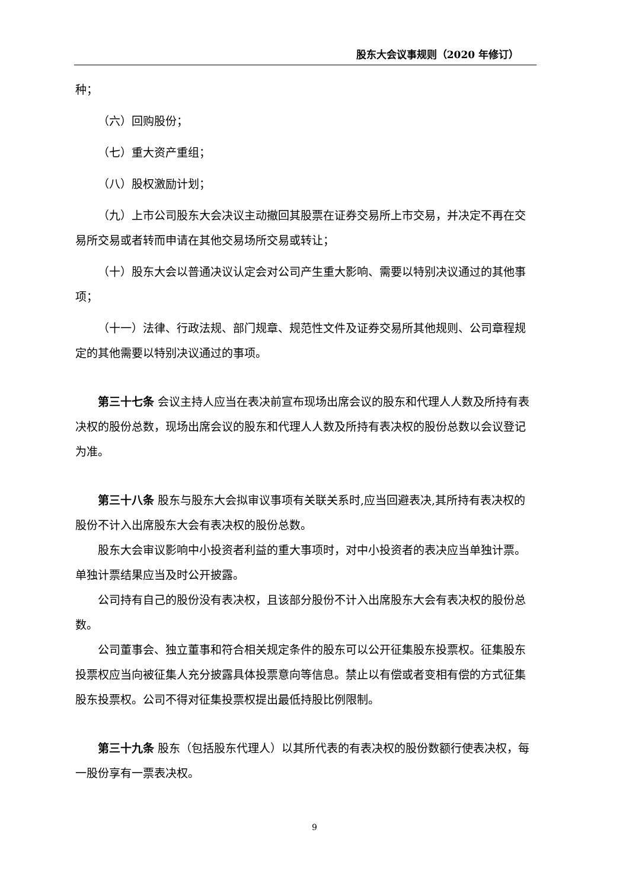股东大会议事规则（2020 年修订）
种；
（六）回购股份；
（七）重大资产重组；
（八）股权激励计划；
（九）上市公司股东大会决议主动撤回其股票在证券交易所上市交易，并决定不再在交易所交易或者转而申请在其他交易场所交易或转让；
（十）股东大会以普通决议认定会对公司产生重大影响、需要以特别决议通过的其他事项；
（十一）法律、行政法规、部门规章、规范性文件及证券交易所其他规则、公司章程规定的其他需要以特别决议通过的事项。
第三十七条 会议主持人应当在表决前宣布现场出席会议的股东和代理人人数及所持有表决权的股份总数，现场出席会议的股东和代理人人数及所持有表决权的股份总数以会议登记为准。
第三十八条 股东与股东大会拟审议事项有关联关系时,应当回避表决,其所持有表决权的股份不计入出席股东大会有表决权的股份总数。
股东大会审议影响中小投资者利益的重大事项时，对中小投资者的表决应当单独计票。单独计票结果应当及时公开披露。
公司持有自己的股份没有表决权，且该部分股份不计入出席股东大会有表决权的股份总数。
公司董事会、独立董事和符合相关规定条件的股东可以公开征集股东投票权。征集股东投票权应当向被征集人充分披露具体投票意向等信息。禁止以有偿或者变相有偿的方式征集股东投票权。公司不得对征集投票权提出最低持股比例限制。
第三十九条 股东（包括股东代理人）以其所代表的有表决权的股份数额行使表决权，每一股份享有一票表决权。
9